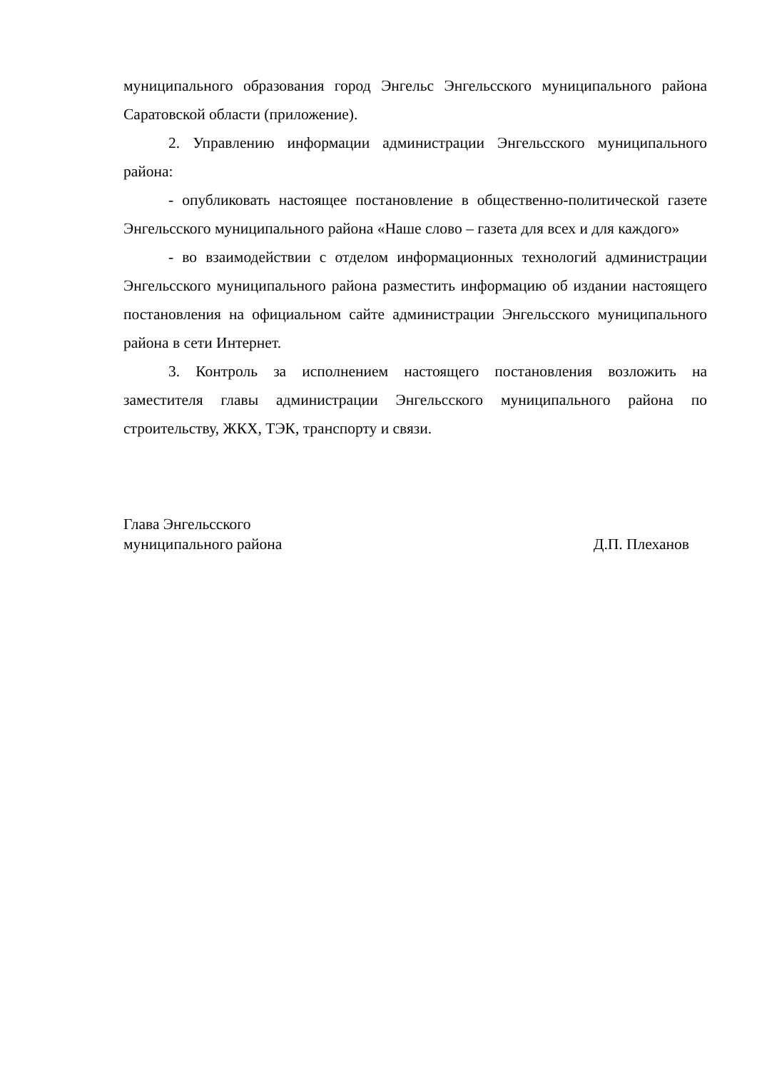муниципального образования город Энгельс Энгельсского муниципального района Саратовской области (приложение).
2. Управлению информации администрации Энгельсского муниципального района:
- опубликовать настоящее постановление в общественно-политической газете Энгельсского муниципального района «Наше слово – газета для всех и для каждого»
- во взаимодействии с отделом информационных технологий администрации Энгельсского муниципального района разместить информацию об издании настоящего постановления на официальном сайте администрации Энгельсского муниципального района в сети Интернет.
3. Контроль за исполнением настоящего постановления возложить на заместителя главы администрации Энгельсского муниципального района по строительству, ЖКХ, ТЭК, транспорту и связи.
Глава Энгельсского
муниципального района
Д.П. Плеханов